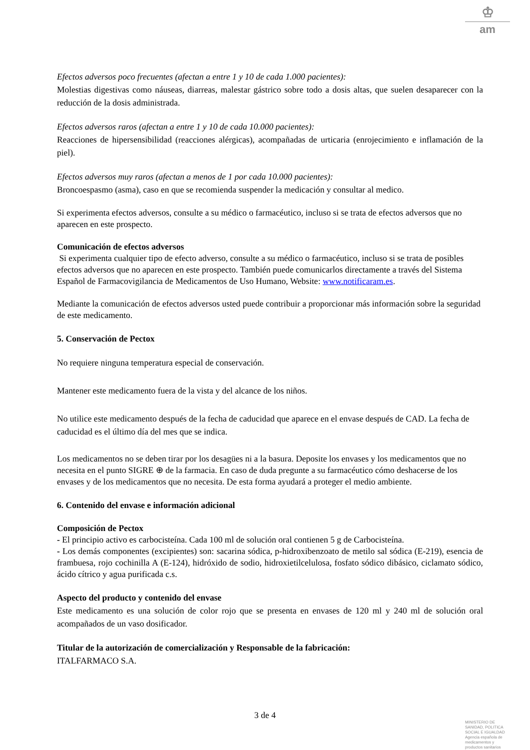♔
am
Efectos adversos poco frecuentes (afectan a entre 1 y 10 de cada 1.000 pacientes):
Molestias digestivas como náuseas, diarreas, malestar gástrico sobre todo a dosis altas, que suelen desaparecer con la reducción de la dosis administrada.
Efectos adversos raros (afectan a entre 1 y 10 de cada 10.000 pacientes):
Reacciones de hipersensibilidad (reacciones alérgicas), acompañadas de urticaria (enrojecimiento e inflamación de la piel).
Efectos adversos muy raros (afectan a menos de 1 por cada 10.000 pacientes):
Broncoespasmo (asma), caso en que se recomienda suspender la medicación y consultar al medico.
Si experimenta efectos adversos, consulte a su médico o farmacéutico, incluso si se trata de efectos adversos que no aparecen en este prospecto.
Comunicación de efectos adversos
Si experimenta cualquier tipo de efecto adverso, consulte a su médico o farmacéutico, incluso si se trata de posibles efectos adversos que no aparecen en este prospecto. También puede comunicarlos directamente a través del Sistema Español de Farmacovigilancia de Medicamentos de Uso Humano, Website: www.notificaram.es.
Mediante la comunicación de efectos adversos usted puede contribuir a proporcionar más información sobre la seguridad de este medicamento.
5. Conservación de Pectox
No requiere ninguna temperatura especial de conservación.
Mantener este medicamento fuera de la vista y del alcance de los niños.
No utilice este medicamento después de la fecha de caducidad que aparece en el envase después de CAD. La fecha de caducidad es el último día del mes que se indica.
Los medicamentos no se deben tirar por los desagües ni a la basura. Deposite los envases y los medicamentos que no necesita en el punto SIGRE ⊕ de la farmacia. En caso de duda pregunte a su farmacéutico cómo deshacerse de los envases y de los medicamentos que no necesita. De esta forma ayudará a proteger el medio ambiente.
6. Contenido del envase e información adicional
Composición de Pectox
- El principio activo es carbocisteína. Cada 100 ml de solución oral contienen 5 g de Carbocisteína.
- Los demás componentes (excipientes) son: sacarina sódica, p-hidroxibenzoato de metilo sal sódica (E-219), esencia de frambuesa, rojo cochinilla A (E-124), hidróxido de sodio, hidroxietilcelulosa, fosfato sódico dibásico, ciclamato sódico, ácido cítrico y agua purificada c.s.
Aspecto del producto y contenido del envase
Este medicamento es una solución de color rojo que se presenta en envases de 120 ml y 240 ml de solución oral acompañados de un vaso dosificador.
Titular de la autorización de comercialización y Responsable de la fabricación:
ITALFARMACO S.A.
3 de 4
MINISTERIO DE
SANIDAD, POLITICA
SOCIAL E IGUALDAD
Agencia española de
medicamentos y
productos sanitarios